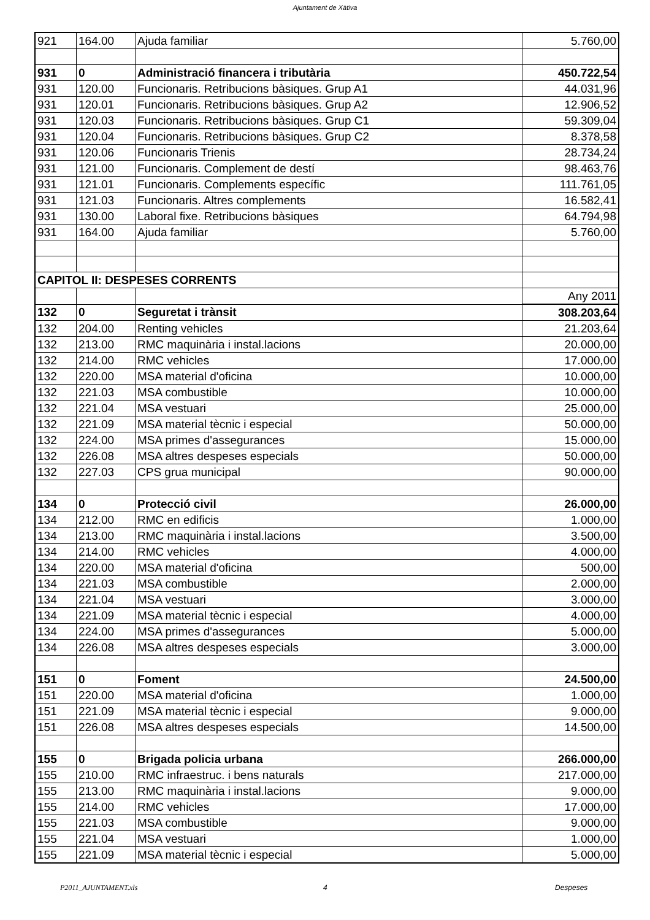Ajuntament de Xàtiva
| 921 | 164.00 | Ajuda familiar | 5.760,00 |
| 931 | 0 | Administració financera i tributària | 450.722,54 |
| 931 | 120.00 | Funcionaris. Retribucions bàsiques. Grup A1 | 44.031,96 |
| 931 | 120.01 | Funcionaris. Retribucions bàsiques. Grup A2 | 12.906,52 |
| 931 | 120.03 | Funcionaris. Retribucions bàsiques. Grup C1 | 59.309,04 |
| 931 | 120.04 | Funcionaris. Retribucions bàsiques. Grup C2 | 8.378,58 |
| 931 | 120.06 | Funcionaris Trienis | 28.734,24 |
| 931 | 121.00 | Funcionaris. Complement de destí | 98.463,76 |
| 931 | 121.01 | Funcionaris. Complements específic | 111.761,05 |
| 931 | 121.03 | Funcionaris. Altres complements | 16.582,41 |
| 931 | 130.00 | Laboral fixe. Retribucions bàsiques | 64.794,98 |
| 931 | 164.00 | Ajuda familiar | 5.760,00 |
| CAPITOL II: DESPESES CORRENTS | | | |
| | | | Any 2011 |
| 132 | 0 | Seguretat i trànsit | 308.203,64 |
| 132 | 204.00 | Renting vehicles | 21.203,64 |
| 132 | 213.00 | RMC maquinària i instal.lacions | 20.000,00 |
| 132 | 214.00 | RMC vehicles | 17.000,00 |
| 132 | 220.00 | MSA material d'oficina | 10.000,00 |
| 132 | 221.03 | MSA combustible | 10.000,00 |
| 132 | 221.04 | MSA vestuari | 25.000,00 |
| 132 | 221.09 | MSA material tècnic i especial | 50.000,00 |
| 132 | 224.00 | MSA primes d'assegurances | 15.000,00 |
| 132 | 226.08 | MSA altres despeses especials | 50.000,00 |
| 132 | 227.03 | CPS grua municipal | 90.000,00 |
| 134 | 0 | Protecció civil | 26.000,00 |
| 134 | 212.00 | RMC en edificis | 1.000,00 |
| 134 | 213.00 | RMC maquinària i instal.lacions | 3.500,00 |
| 134 | 214.00 | RMC vehicles | 4.000,00 |
| 134 | 220.00 | MSA material d'oficina | 500,00 |
| 134 | 221.03 | MSA combustible | 2.000,00 |
| 134 | 221.04 | MSA vestuari | 3.000,00 |
| 134 | 221.09 | MSA material tècnic i especial | 4.000,00 |
| 134 | 224.00 | MSA primes d'assegurances | 5.000,00 |
| 134 | 226.08 | MSA altres despeses especials | 3.000,00 |
| 151 | 0 | Foment | 24.500,00 |
| 151 | 220.00 | MSA material d'oficina | 1.000,00 |
| 151 | 221.09 | MSA material tècnic i especial | 9.000,00 |
| 151 | 226.08 | MSA altres despeses especials | 14.500,00 |
| 155 | 0 | Brigada policia urbana | 266.000,00 |
| 155 | 210.00 | RMC infraestruc. i bens naturals | 217.000,00 |
| 155 | 213.00 | RMC maquinària i instal.lacions | 9.000,00 |
| 155 | 214.00 | RMC vehicles | 17.000,00 |
| 155 | 221.03 | MSA combustible | 9.000,00 |
| 155 | 221.04 | MSA vestuari | 1.000,00 |
| 155 | 221.09 | MSA material tècnic i especial | 5.000,00 |
P2011_AJUNTAMENT.xls 4 Despeses